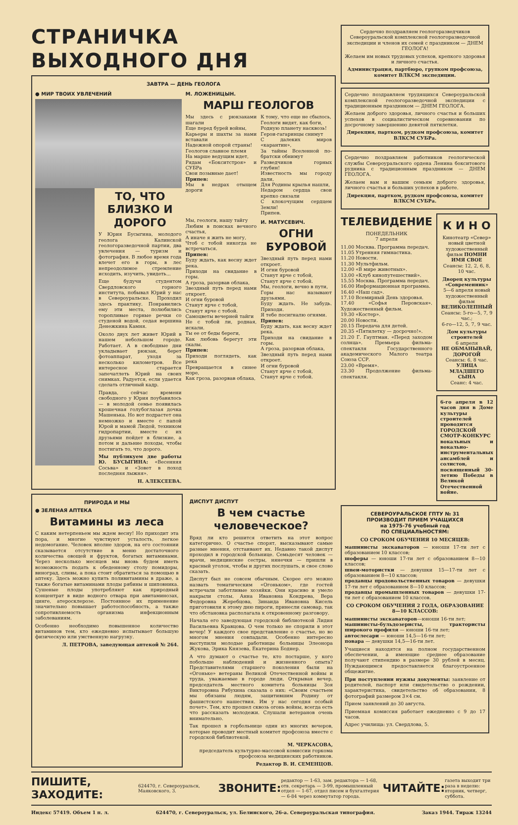СТРАНИЧКА ВЫХОДНОГО ДНЯ
ЗАВТРА — ДЕНЬ ГЕОЛОГА
● МИР ТВОИХ УВЛЕЧЕНИЙ
ТО, ЧТО БЛИЗКО И ДОРОГО
У Юрия Бусыгина, молодого геолога Калинской геологоразведочной партии, два увлечения — туризм и фотография. В любое время года влечет его в горы, в лес непреодолимое стремление исходить, изучить, увидеть...
Еще будучи студентом Свердловского горного института, побывал Юрий у нас в Североуральске. Проходил здесь практику. Понравились ему эти места, полюбились торопливые горные речки со студеной водой, седая вершина Денежкина Камня.
Около двух лет живет Юрий в нашем небольшом городе. Работает. А в свободные дни укладывает рюкзак, берет фотоаппарат, уходя за несколько километров. Все интересное старается запечатлеть Юрий на своих снимках. Радуется, если удается сделать отличный кадр.
Правда, сейчас времени свободного у Юрия поубавилось — в молодой семье появилась крошечная голубоглазая дочка Машенька. Но вот подрастет она немножко и вместе с папой Юрой и мамой Людой, техником гидропартии, вместе с их друзьями пойдет в близкие, а потом и дальние походы, чтобы постигать то, что дорого.
Мы публикуем две работы Ю. БУСЫГИНА: «Весенняя Сосьва» и «Зовет в поход последняя лыжня».
Н. АЛЕКСЕЕВА.
М. ЛОЖЕНИЦЫН.
МАРШ ГЕОЛОГОВ
Мы здесь с рюкзаками шагали
Еще перед бурей войны,
Карьеры и шахты за нами вставали
Надежной опорой страны!
Геологов славное племя
На марше ведущим идет,
Рядам «Бокситстроя» и СУБРа
Свои позывные дает!
Припев:
Мы в недрах отыщем дороги
К тому, что еще не сбылось,
Геологи видят, как боги,
Родную планету насквозь!
Герои-гагаринцы снимут
С далеких миров «карантин»,
За тайны Вселенной по-братски обнимут
Разведчиков горных глубин!
Известность мы городу дали,
Для Родины крылья нашли,
Недаром сердца свои крепко связали
С клокочущим сердцем Земли!
Припев.
Мы, геологи, нашу тайгу
Любим в поисках вечного счастья,
А иначе я жить не могу,
Чтоб с тобой никогда не встречаться.
Припев:
Буду ждать, как весну ждет река.
Приходи на свидание в горы.
А гроза, разорвав облака,
Звездный путь перед нами откроет.
И огни буровой
Станут ярче с тобой,
Станут ярче с тобой.
Самоцветы вечерней тайги
Не с тобой ли, родная, искали.
Ты ее от беды береги,
Как любовь берегут эти скалы.
Припев:
Приходи поглядеть, как река
Превращается в синее море,
Как гроза, разорвав облака,
И. МАТУСЕВИЧ.
ОГНИ БУРОВОЙ
Звездный путь перед нами откроет.
И огни буровой
Станут ярче с тобой,
Станут ярче с тобой.
Мы, геологи, вечно в пути,
Горы нас называют друзьями.
Буду ждать. Не забудь. Приходи.
Я тебе посигналю огнями.
Припев:
Буду ждать, как весну ждет река.
Приходи на свидание в горы.
А гроза, разорвав облака,
Звездный путь перед нами откроет.
И огни буровой
Станут ярче с тобой,
Станут ярче с тобой.
ПРИРОДА И МЫ
● ЗЕЛЕНАЯ АПТЕКА
Витамины из леса
С каким нетерпеньем мы ждем весну! Но приходит эта пора, и многие чувствуют усталость, легкое недомогание. Человек вполне здоров, на его состоянии сказывается отсутствие в меню достаточного количества овощей и фруктов, богатых витаминами. Через несколько месяцев мы вновь будем иметь возможность подать к обеденному столу помидоры, виноград, сливы, а пока стоит обратиться за помощью в аптеку. Здесь можно купить поливитамины в драже, а также богатые витаминами плоды рябины и шиповника. Сушеные плоды употребляют как природный концентрат в виде водного отвара при авитаминозах, цинге, атеросклерозе. Постоянное их применение значительно повышает работоспособность, а также сопротивляемость организма инфекционным заболеваниям.
Особенно необходимо повышенное количество витаминов тем, кто ежедневно испытывает большую физическую или умственную нагрузку.
Л. ПЕТРОВА, заведующая аптекой № 264.
ДИСПУТ ДИСПУТ
В чем счастье человеческое?
Вряд ли кто решится ответить на этот вопрос категорично. О счастье спорят, высказывают самые разные мнения, отстаивают их. Недавно такой диспут проходил в городской больнице. Семьдесят человек — врачи, медицинские сестры, нянечки — пришли в красный уголок, чтобы и других послушать, и свое слово сказать.
Диспут был не совсем обычным. Скорее его можно назвать тематическим «Огоньком», где гостей встречали заботливые хозяйки. Они красиво и умело накрыли столы. Анна Ивановна Кондрева, Вера Федоровна Жеребцова, Зинаида Ивановна Кисель приготовили к этому дню пироги, принесли самовар, так что обстановка располагала к откровенному разговору.
Начала его заведующая городской библиотекой Лидия Васильевна Кравцова. О чем только не спорили в этот вечер! У каждого свое представление о счастье, но во многом мнения совпадали. Особенно интересно выступили молодые работницы больницы Элеонора Жукова, Эрика Князева, Екатерина Боднер.
А что думают о счастье те, кто постарше, у кого побольше наблюдений и жизненного опыта? Представителями старшего поколения были на «Огоньке» ветераны Великой Отечественной войны и труда, уважаемые в городе люди. Открывая вечер, председатель местного комитета больницы Зоя Викторовна Рябухина сказала о них: «Своим счастьем мы обязаны людям, защитившим Родину от фашистского нашествия. Им у нас сегодня особый почет». Тем, кто прошел сквозь огонь войны, всегда есть что рассказать молодежи. Слушали ветеранов очень внимательно.
Так прошел в горбольнице один из многих вечеров, которые проводит местный комитет профсоюза вместе с городской библиотекой.
М. ЧЕРКАСОВА,
председатель культурно-массовой комиссии горкома профсоюза медицинских работников.
Редактор В. И. СЕМЕНЦОВ.
Сердечно поздравляем геологоразведчиков Североуральской комплексной геологоразведочной экспедиции и членов их семей с праздником — ДНЕМ ГЕОЛОГА!
Желаем им новых трудовых успехов, крепкого здоровья и личного счастья.
Администрация, партбюро, групком профсоюза, комитет ВЛКСМ экспедиции.
Сердечно поздравляем трудящихся Североуральской комплексной геологоразведочной экспедиции с традиционным праздником — ДНЕМ ГЕОЛОГА.
Желаем доброго здоровья, личного счастья и больших успехов в социалистическом соревновании по досрочному завершению девятой пятилетки.
Дирекция, партком, рудком профсоюза, комитет ВЛКСМ СУБРа.
Сердечно поздравляем работников геологической службы Североуральского ордена Ленина бокситового рудника с традиционным праздником — ДНЕМ ГЕОЛОГА.
Желаем вам и вашим семьям доброго здоровья, личного счастья и больших успехов в работе.
Дирекция, партком, рудком профсоюза, комитет ВЛКСМ СУБРа.
ТЕЛЕВИДЕНИЕ
ПОНЕДЕЛЬНИК
7 апреля
11.00 Москва. Программа передач.
11.05 Утренняя гимнастика.
11.20 Новости.
11.30 Мультфильм.
12.00 «В мире животных».
13.00 «Клуб кинопутешествий».
15.55 Москва. Программа передач.
16.00 Информационная программа.
16.40 «Наш сад».
17.10 Всемирный День здоровья.
17.40 «Софья Перовская». Художественный фильм.
19.30 «Костер».
20.00 Новости.
20.15 Передача для детей.
20.35 «Пятилетку — досрочно!».
21.20 Г. Гауптман. «Перед заходом солнца». Премьера фильма-спектакля Государственного академического Малого театра Союза ССР.
23.00 «Время».
23.30 Продолжение фильма-спектакля.
К И Н О
Кинотеатр «Север» новый цветной художественный фильм ПОМНИ ИМЯ СВОЕ
Сеансы: 12, 2, 6, 8, 10 час.
Дворец культуры «Современник»
5—6 апреля новый художественный фильм ВЕЛИКОЛЕПНЫЙ
Сеансы: 5-го—5, 7, 9 час.;
6-го—12, 5, 7, 9 час.
Дом культуры строителей
6 апреля
НЕ ОБМАНЫВАЙ, ДОРОГОЙ
Сеансы: 6, 8 час.
УЛИЦА МЛАДШЕГО СЫНА
Сеанс: 4 час.
6-го апреля в 12 часов дня в Доме культуры строителей проводится ГОРОДСКОЙ СМОТР-КОНКУРС вокальных и вокально-инструментальных ансамблей и солистов, посвященный 30-летию Победы в Великой Отечественной войне.
СЕВЕРОУРАЛЬСКОЕ ГПТУ № 31
ПРОИЗВОДИТ ПРИЕМ УЧАЩИХСЯ
на 1975-76 учебный год
ПО СПЕЦИАЛЬНОСТЯМ:
СО СРОКОМ ОБУЧЕНИЯ 10 МЕСЯЦЕВ:
машинисты экскаваторов — юноши 17-ти лет с образованием 10 классов;
шоферы — юноши 17-ти лет с образованием 8—10 классов;
швеи-мотористки — девушки 15—17-ти лет с образованием 8—10 классов;
продавцы продовольственных товаров — девушки 17-ти лет с образованием 8—10 классов;
продавцы промышленных товаров — девушки 17-ти лет с образованием 10 классов.
СО СРОКОМ ОБУЧЕНИЯ 2 ГОДА, ОБРАЗОВАНИЕ 8—10 КЛАССОВ:
машинисты экскаваторов—юноши 16-ти лет;
машинисты-бульдозеристы, трактористы широкого профиля — юноши 16-ти лет;
автослесари — юноши 14,5—16-ти лет;
повара — девушки 14,5—16-ти лет.
Учащиеся находятся на полном государственном обеспечении, а имеющие среднее образование получают стипендию в размере 30 рублей в месяц. Нуждающимся предоставляется благоустроенное общежитие.
При поступлении нужны документы: заявление от родителей, паспорт или свидетельство о рождении, характеристика, свидетельство об образовании, 8 фотографий размером 3×4 см.
Прием заявлений до 30 августа.
Приемная комиссия работает ежедневно с 9 до 17 часов.
Адрес училища: ул. Свердлова, 5.
ПИШИТЕ, ЗАХОДИТЕ: 624470, г. Североуральск, Маяковского, 3. ЗВОНИТЕ: редактор — 1-63, зам. редактора — 1-68, отв. секретарь — 3-99, промышленный отдел — 1-67, отдел писем и бухгалтерия — 6-84 через коммутатор города. ЧИТАЙТЕ: газета выходит три раза в неделю: вторник, четверг, суббота.
Индекс 57419. Объем 1 п. л. 624470, г. Североуральск, ул. Белинского, 26-а. Североуральская типография. Заказ 1944. Тираж 13244